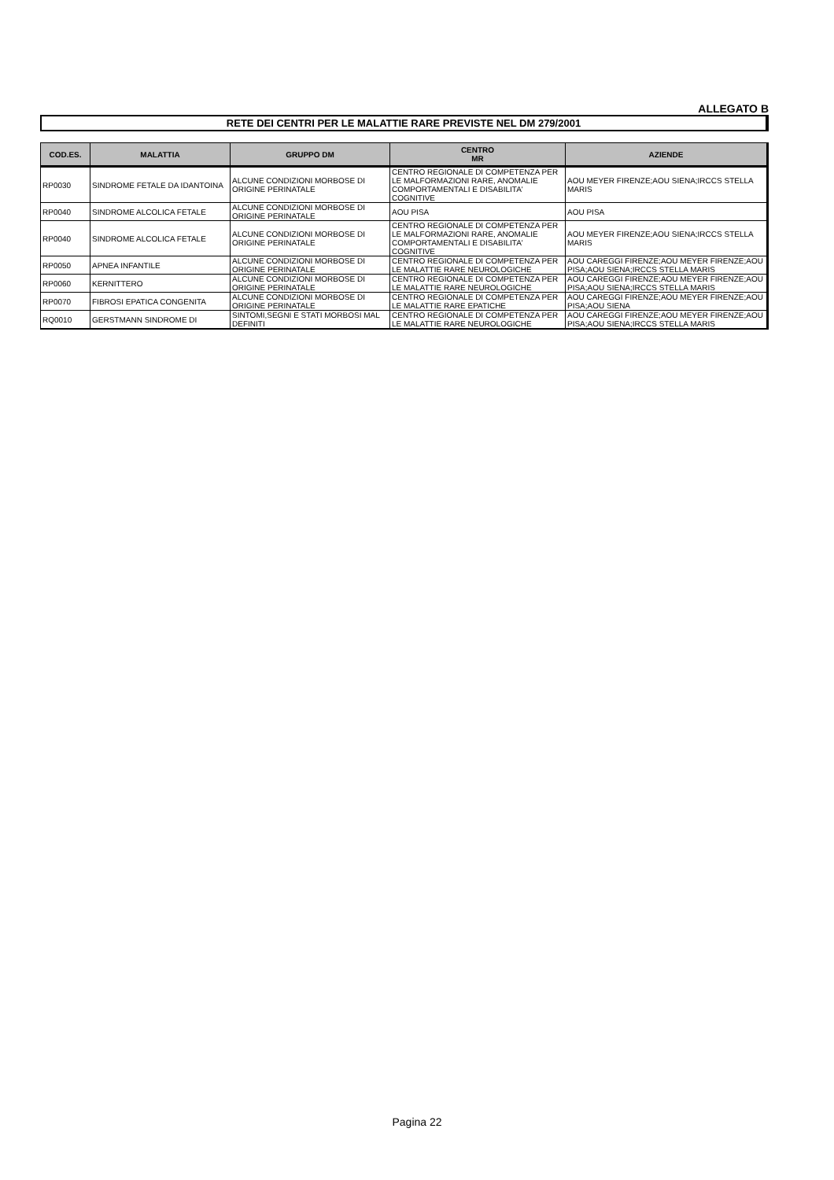ALLEGATO B
RETE DEI CENTRI PER LE MALATTIE RARE PREVISTE NEL DM 279/2001
| COD.ES. | MALATTIA | GRUPPO DM | CENTRO MR | AZIENDE |
| --- | --- | --- | --- | --- |
| RP0030 | SINDROME FETALE DA IDANTOINA | ALCUNE CONDIZIONI MORBOSE DI ORIGINE PERINATALE | CENTRO REGIONALE DI COMPETENZA PER LE MALFORMAZIONI RARE, ANOMALIE COMPORTAMENTALI E DISABILITA' COGNITIVE | AOU MEYER FIRENZE;AOU SIENA;IRCCS STELLA MARIS |
| RP0040 | SINDROME ALCOLICA FETALE | ALCUNE CONDIZIONI MORBOSE DI ORIGINE PERINATALE | AOU PISA | AOU PISA |
| RP0040 | SINDROME ALCOLICA FETALE | ALCUNE CONDIZIONI MORBOSE DI ORIGINE PERINATALE | CENTRO REGIONALE DI COMPETENZA PER LE MALFORMAZIONI RARE, ANOMALIE COMPORTAMENTALI E DISABILITA' COGNITIVE | AOU MEYER FIRENZE;AOU SIENA;IRCCS STELLA MARIS |
| RP0050 | APNEA INFANTILE | ALCUNE CONDIZIONI MORBOSE DI ORIGINE PERINATALE | CENTRO REGIONALE DI COMPETENZA PER LE MALATTIE RARE NEUROLOGICHE | AOU CAREGGI FIRENZE;AOU MEYER FIRENZE;AOU PISA;AOU SIENA;IRCCS STELLA MARIS |
| RP0060 | KERNITTERO | ALCUNE CONDIZIONI MORBOSE DI ORIGINE PERINATALE | CENTRO REGIONALE DI COMPETENZA PER LE MALATTIE RARE NEUROLOGICHE | AOU CAREGGI FIRENZE;AOU MEYER FIRENZE;AOU PISA;AOU SIENA;IRCCS STELLA MARIS |
| RP0070 | FIBROSI EPATICA CONGENITA | ALCUNE CONDIZIONI MORBOSE DI ORIGINE PERINATALE | CENTRO REGIONALE DI COMPETENZA PER LE MALATTIE RARE EPATICHE | AOU CAREGGI FIRENZE;AOU MEYER FIRENZE;AOU PISA;AOU SIENA |
| RQ0010 | GERSTMANN SINDROME DI | SINTOMI,SEGNI E STATI MORBOSI MAL DEFINITI | CENTRO REGIONALE DI COMPETENZA PER LE MALATTIE RARE NEUROLOGICHE | AOU CAREGGI FIRENZE;AOU MEYER FIRENZE;AOU PISA;AOU SIENA;IRCCS STELLA MARIS |
Pagina 22